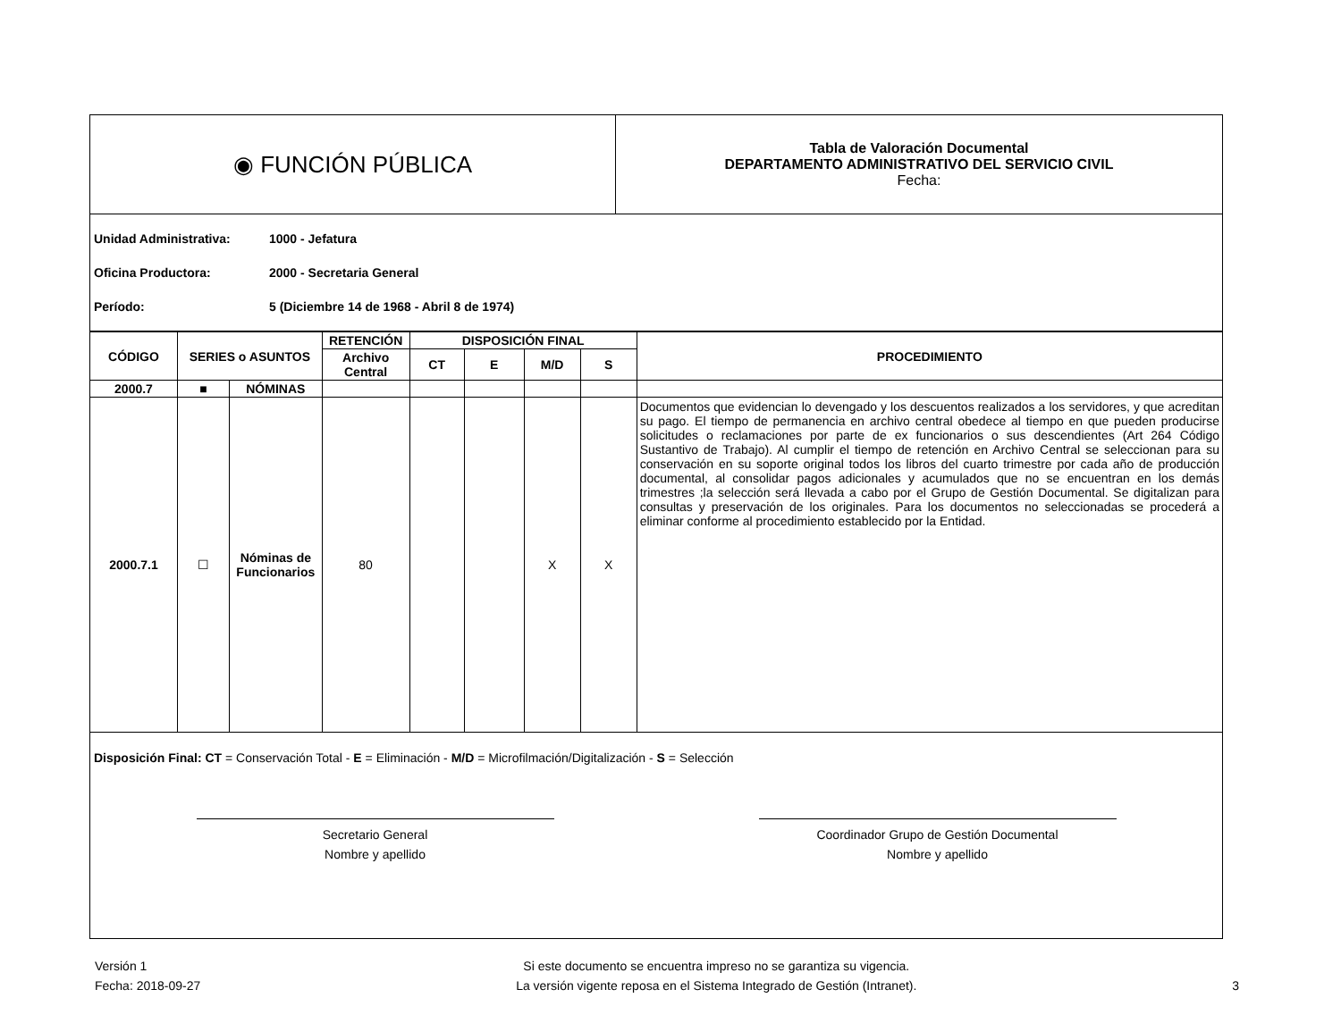| ◉ FUNCIÓN PÚBLICA | Tabla de Valoración Documental DEPARTAMENTO ADMINISTRATIVO DEL SERVICIO CIVIL Fecha: |
Unidad Administrativa: 1000 - Jefatura
Oficina Productora: 2000 - Secretaria General
Período: 5 (Diciembre 14 de 1968 - Abril 8 de 1974)
| CÓDIGO | SERIES o ASUNTOS | | RETENCIÓN | DISPOSICIÓN FINAL | | | | PROCEDIMIENTO |
| --- | --- | --- | --- | --- | --- | --- | --- | --- |
| | | | Archivo Central | CT | E | M/D | S | |
| 2000.7 | ■ | NÓMINAS | | | | | | |
| 2000.7.1 | ☐ | Nóminas de Funcionarios | 80 | | | X | X | Documentos que evidencian lo devengado y los descuentos realizados a los servidores, y que acreditan su pago. El tiempo de permanencia en archivo central obedece al tiempo en que pueden producirse solicitudes o reclamaciones por parte de ex funcionarios o sus descendientes (Art 264 Código Sustantivo de Trabajo). Al cumplir el tiempo de retención en Archivo Central se seleccionan para su conservación en su soporte original todos los libros del cuarto trimestre por cada año de producción documental, al consolidar pagos adicionales y acumulados que no se encuentran en los demás trimestres ;la selección será llevada a cabo por el Grupo de Gestión Documental. Se digitalizan para consultas y preservación de los originales. Para los documentos no seleccionadas se procederá a eliminar conforme al procedimiento establecido por la Entidad. |
Disposición Final: CT = Conservación Total - E = Eliminación - M/D = Microfilmación/Digitalización - S = Selección
Secretario General
Nombre y apellido
Coordinador Grupo de Gestión Documental
Nombre y apellido
Versión 1
Fecha: 2018-09-27
Si este documento se encuentra impreso no se garantiza su vigencia.
La versión vigente reposa en el Sistema Integrado de Gestión (Intranet).
3